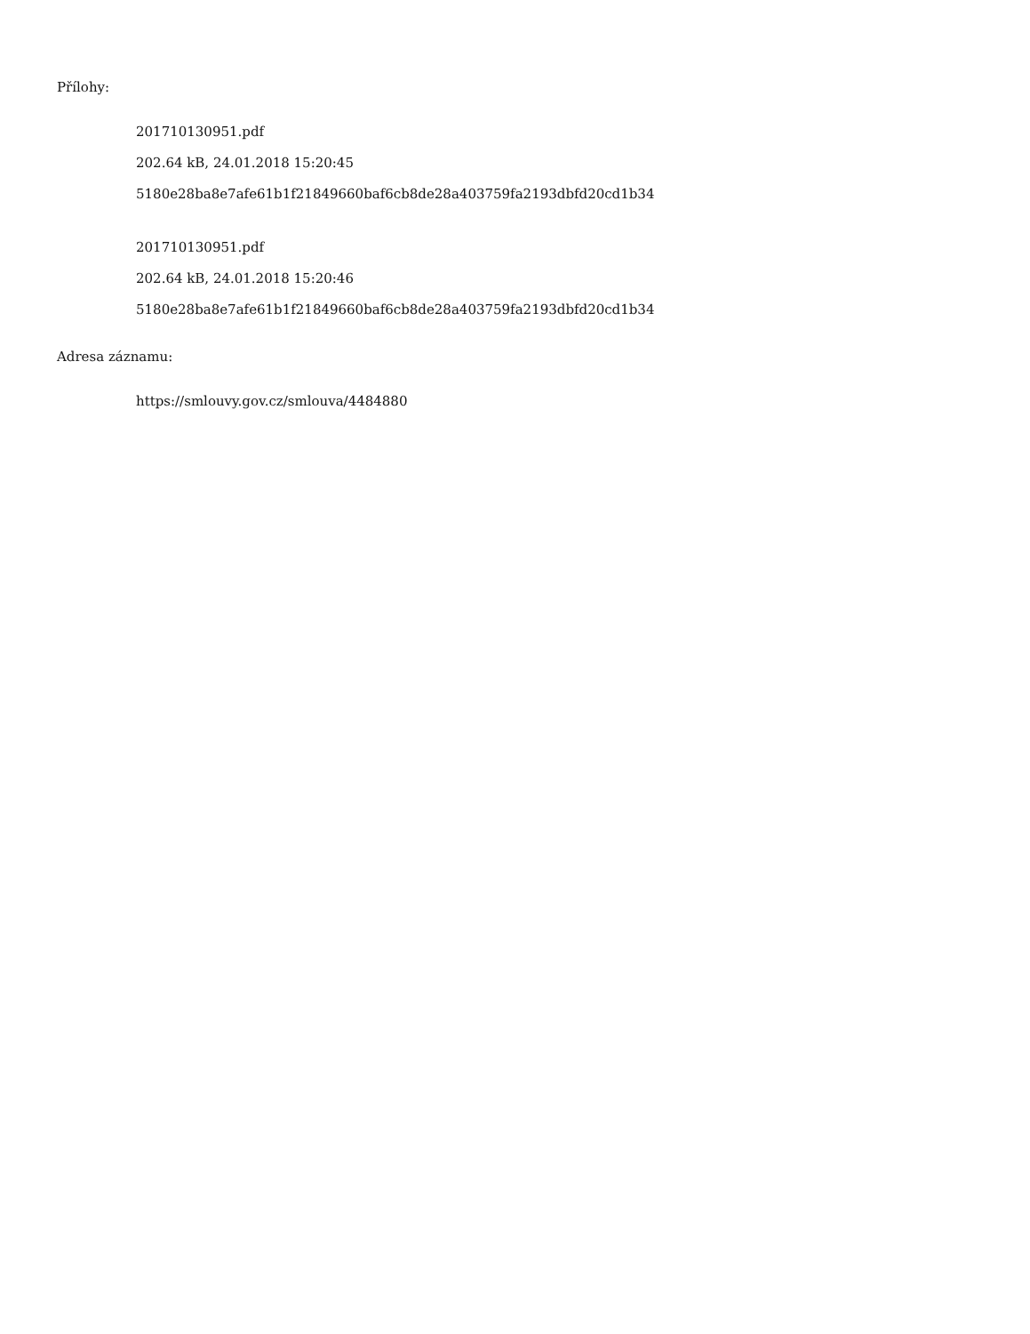Přílohy:
201710130951.pdf
202.64 kB, 24.01.2018 15:20:45
5180e28ba8e7afe61b1f21849660baf6cb8de28a403759fa2193dbfd20cd1b34
201710130951.pdf
202.64 kB, 24.01.2018 15:20:46
5180e28ba8e7afe61b1f21849660baf6cb8de28a403759fa2193dbfd20cd1b34
Adresa záznamu:
https://smlouvy.gov.cz/smlouva/4484880